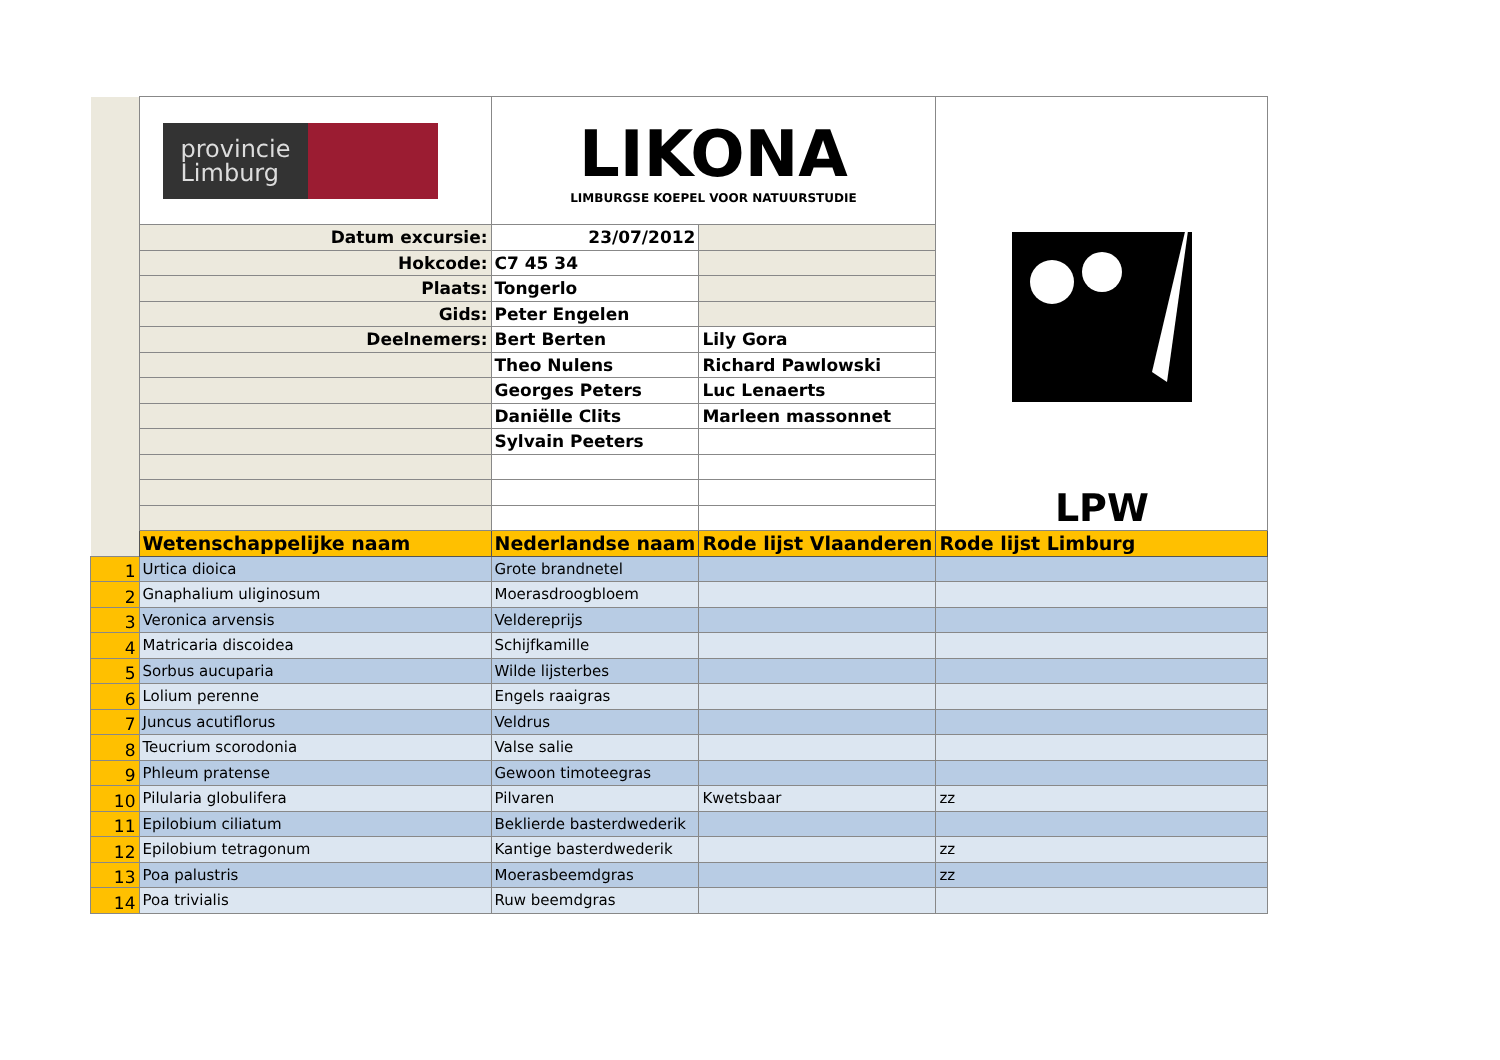| | provincie Limburg | LIKONA LIMBURGSE KOEPEL VOOR NATUURSTUDIE | | LPW |
| | Datum excursie: | 23/07/2012 | | |
| | Hokcode: | C7 45 34 | | |
| | Plaats: | Tongerlo | | |
| | Gids: | Peter Engelen | | |
| | Deelnemers: | Bert Berten | Lily Gora | |
| | | Theo Nulens | Richard Pawlowski | |
| | | Georges Peters | Luc Lenaerts | |
| | | Daniëlle Clits | Marleen massonnet | |
| | | Sylvain Peeters | | |
| | Wetenschappelijke naam | Nederlandse naam | Rode lijst Vlaanderen | Rode lijst Limburg |
| 1 | Urtica dioica | Grote brandnetel | | |
| 2 | Gnaphalium uliginosum | Moerasdroogbloem | | |
| 3 | Veronica arvensis | Veldereprijs | | |
| 4 | Matricaria discoidea | Schijfkamille | | |
| 5 | Sorbus aucuparia | Wilde lijsterbes | | |
| 6 | Lolium perenne | Engels raaigras | | |
| 7 | Juncus acutiflorus | Veldrus | | |
| 8 | Teucrium scorodonia | Valse salie | | |
| 9 | Phleum pratense | Gewoon timoteegras | | |
| 10 | Pilularia globulifera | Pilvaren | Kwetsbaar | zz |
| 11 | Epilobium ciliatum | Beklierde basterdwederik | | |
| 12 | Epilobium tetragonum | Kantige basterdwederik | | zz |
| 13 | Poa palustris | Moerasbeemdgras | | zz |
| 14 | Poa trivialis | Ruw beemdgras | | |